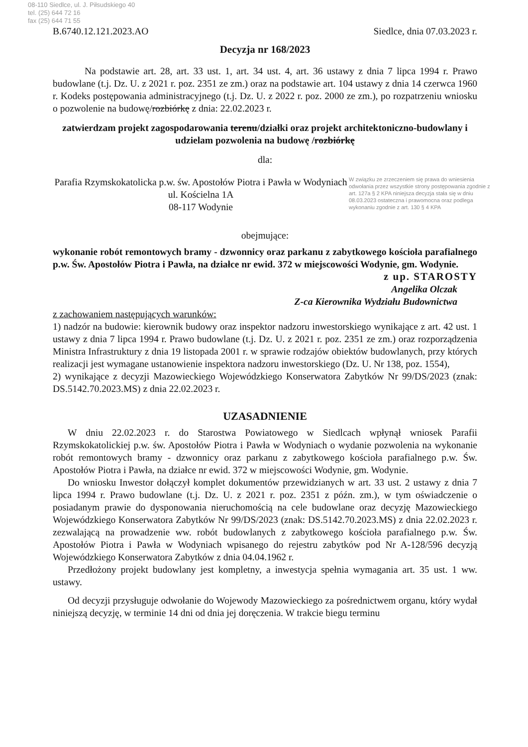08-110 Siedlce, ul. J. Piłsudskiego 40
tel. (25) 644 72 16
fax (25) 644 71 55
B.6740.12.121.2023.AO Siedlce, dnia 07.03.2023 r.
Decyzja nr 168/2023
Na podstawie art. 28, art. 33 ust. 1, art. 34 ust. 4, art. 36 ustawy z dnia 7 lipca 1994 r. Prawo budowlane (t.j. Dz. U. z 2021 r. poz. 2351 ze zm.) oraz na podstawie art. 104 ustawy z dnia 14 czerwca 1960 r. Kodeks postępowania administracyjnego (t.j. Dz. U. z 2022 r. poz. 2000 ze zm.), po rozpatrzeniu wniosku o pozwolenie na budowę/rozbiórkę z dnia: 22.02.2023 r.
zatwierdzam projekt zagospodarowania terenu/działki oraz projekt architektoniczno-budowlany i udzielam pozwolenia na budowę /rozbiórkę
dla:
W związku ze zrzeczeniem się prawa do wniesienia odwołania przez wszystkie strony postępowania zgodnie z art. 127a § 2 KPA niniejsza decyzja stała się w dniu 08.03.2023 ostateczna i prawomocna oraz podlega wykonaniu zgodnie z art. 130 § 4 KPA
Parafia Rzymskokatolicka p.w. św. Apostołów Piotra i Pawła w Wodyniach
ul. Kościelna 1A
08-117 Wodynie
obejmujące:
wykonanie robót remontowych bramy - dzwonnicy oraz parkanu z zabytkowego kościoła parafialnego p.w. Św. Apostołów Piotra i Pawła, na działce nr ewid. 372 w miejscowości Wodynie, gm. Wodynie.
z up. STAROSTY
Angelika Olczak
Z-ca Kierownika Wydziału Budownictwa
z zachowaniem następujących warunków:
1) nadzór na budowie: kierownik budowy oraz inspektor nadzoru inwestorskiego wynikające z art. 42 ust. 1 ustawy z dnia 7 lipca 1994 r. Prawo budowlane (t.j. Dz. U. z 2021 r. poz. 2351 ze zm.) oraz rozporządzenia Ministra Infrastruktury z dnia 19 listopada 2001 r. w sprawie rodzajów obiektów budowlanych, przy których realizacji jest wymagane ustanowienie inspektora nadzoru inwestorskiego (Dz. U. Nr 138, poz. 1554),
2) wynikające z decyzji Mazowieckiego Wojewódzkiego Konserwatora Zabytków Nr 99/DS/2023 (znak: DS.5142.70.2023.MS) z dnia 22.02.2023 r.
UZASADNIENIE
W dniu 22.02.2023 r. do Starostwa Powiatowego w Siedlcach wpłynął wniosek Parafii Rzymskokatolickiej p.w. św. Apostołów Piotra i Pawła w Wodyniach o wydanie pozwolenia na wykonanie robót remontowych bramy - dzwonnicy oraz parkanu z zabytkowego kościoła parafialnego p.w. Św. Apostołów Piotra i Pawła, na działce nr ewid. 372 w miejscowości Wodynie, gm. Wodynie.
Do wniosku Inwestor dołączył komplet dokumentów przewidzianych w art. 33 ust. 2 ustawy z dnia 7 lipca 1994 r. Prawo budowlane (t.j. Dz. U. z 2021 r. poz. 2351 z późn. zm.), w tym oświadczenie o posiadanym prawie do dysponowania nieruchomością na cele budowlane oraz decyzję Mazowieckiego Wojewódzkiego Konserwatora Zabytków Nr 99/DS/2023 (znak: DS.5142.70.2023.MS) z dnia 22.02.2023 r. zezwalającą na prowadzenie ww. robót budowlanych z zabytkowego kościoła parafialnego p.w. Św. Apostołów Piotra i Pawła w Wodyniach wpisanego do rejestru zabytków pod Nr A-128/596 decyzją Wojewódzkiego Konserwatora Zabytków z dnia 04.04.1962 r.
Przedłożony projekt budowlany jest kompletny, a inwestycja spełnia wymagania art. 35 ust. 1 ww. ustawy.
Od decyzji przysługuje odwołanie do Wojewody Mazowieckiego za pośrednictwem organu, który wydał niniejszą decyzję, w terminie 14 dni od dnia jej doręczenia. W trakcie biegu terminu